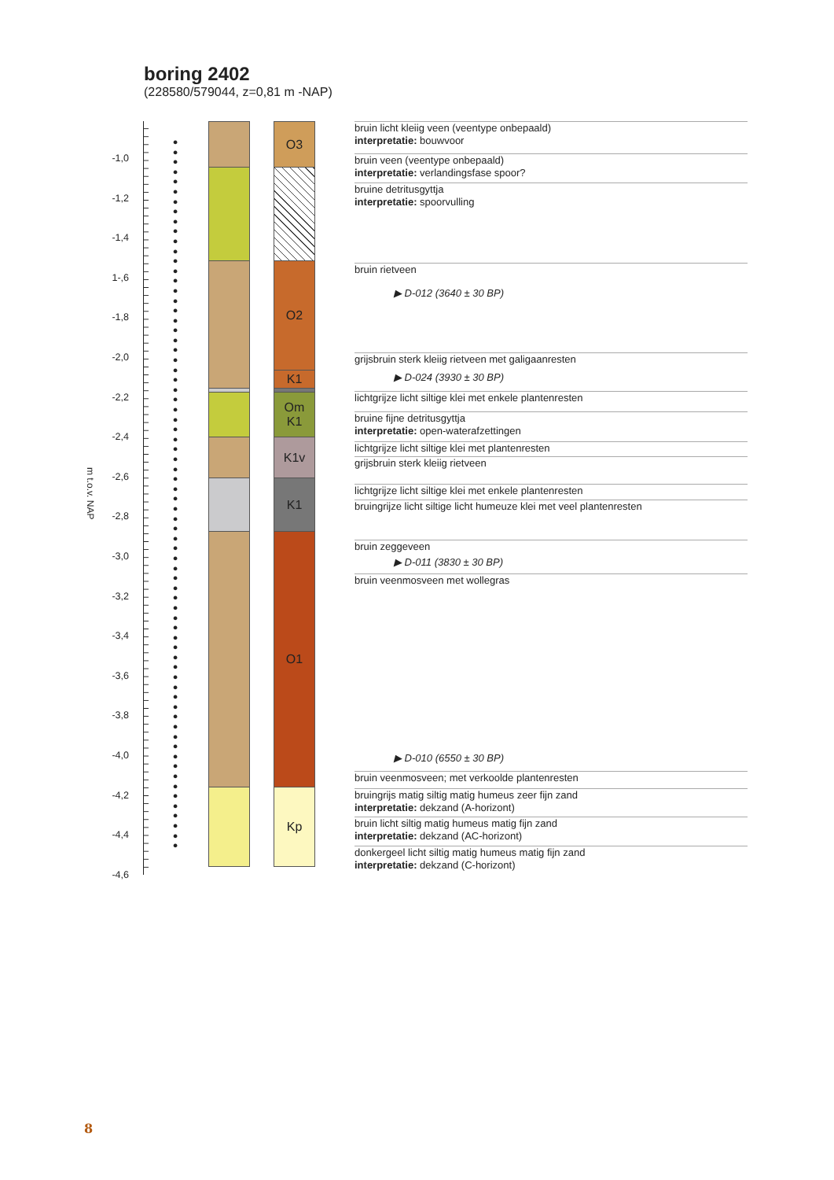boring 2402
(228580/579044, z=0,81 m -NAP)
m t.o.v. NAP
-1,0
-1,2
-1,4
1-,6
-1,8
-2,0
-2,2
-2,4
-2,6
-2,8
-3,0
-3,2
-3,4
-3,6
-3,8
-4,0
-4,2
-4,4
-4,6
●
●
●
●
●
●
●
●
●
●
●
●
●
●
●
●
●
●
●
●
●
●
●
●
●
●
●
●
●
●
●
●
●
●
●
●
●
●
●
●
●
●
●
●
●
●
●
●
●
●
●
●
●
●
●
●
●
●
●
●
●
●
●
●
●
●
●
●
●
●
●
●
O3
O2
K1
Om
K1
K1v
K1
O1
Kp
bruin licht kleiig veen (veentype onbepaald)
interpretatie: bouwvoor
bruin veen (veentype onbepaald)
interpretatie: verlandingsfase spoor?
bruine detritusgyttja
interpretatie: spoorvulling
bruin rietveen
▶ D-012 (3640 ± 30 BP)
grijsbruin sterk kleiig rietveen met galigaanresten
▶ D-024 (3930 ± 30 BP)
lichtgrijze licht siltige klei met enkele plantenresten
bruine fijne detritusgyttja
interpretatie: open-waterafzettingen
lichtgrijze licht siltige klei met plantenresten
grijsbruin sterk kleiig rietveen
lichtgrijze licht siltige klei met enkele plantenresten
bruingrijze licht siltige licht humeuze klei met veel plantenresten
bruin zeggeveen
▶ D-011 (3830 ± 30 BP)
bruin veenmosveen met wollegras
▶ D-010 (6550 ± 30 BP)
bruin veenmosveen; met verkoolde plantenresten
bruingrijs matig siltig matig humeus zeer fijn zand
interpretatie: dekzand (A-horizont)
bruin licht siltig matig humeus matig fijn zand
interpretatie: dekzand (AC-horizont)
donkergeel licht siltig matig humeus matig fijn zand
interpretatie: dekzand (C-horizont)
8